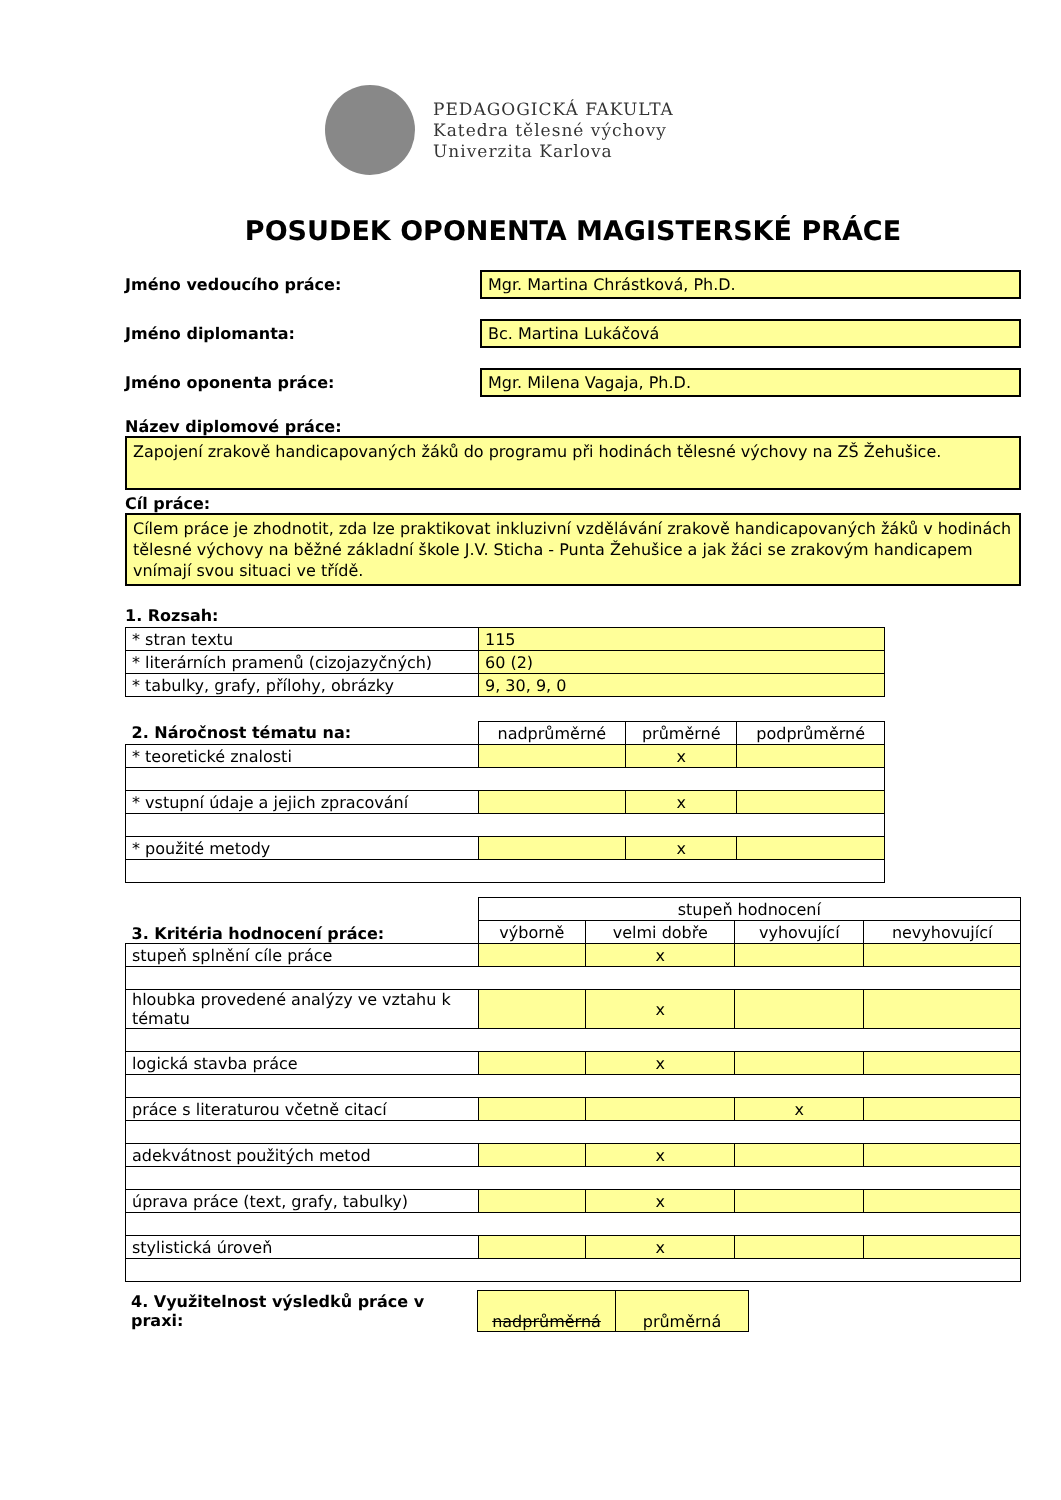PEDAGOGICKÁ FAKULTA
Katedra tělesné výchovy
Univerzita Karlova
POSUDEK OPONENTA MAGISTERSKÉ PRÁCE
Jméno vedoucího práce:
Mgr. Martina Chrástková, Ph.D.
Jméno diplomanta:
Bc. Martina Lukáčová
Jméno oponenta práce:
Mgr. Milena Vagaja, Ph.D.
Název diplomové práce:
Zapojení zrakově handicapovaných žáků do programu při hodinách tělesné výchovy na ZŠ Žehušice.
Cíl práce:
Cílem práce je zhodnotit, zda lze praktikovat inkluzivní vzdělávání zrakově handicapovaných žáků v hodinách tělesné výchovy na běžné základní škole J.V. Sticha - Punta Žehušice a jak žáci se zrakovým handicapem vnímají svou situaci ve třídě.
1. Rozsah:
| * stran textu | 115 |
| * literárních pramenů (cizojazyčných) | 60 (2) |
| * tabulky, grafy, přílohy, obrázky | 9, 30, 9, 0 |
| 2. Náročnost tématu na: | nadprůměrné | průměrné | podprůměrné |
| * teoretické znalosti | | x | |
| * vstupní údaje a jejich zpracování | | x | |
| * použité metody | | x | |
| 3. Kritéria hodnocení práce: | stupeň hodnocení | | | |
| | výborně | velmi dobře | vyhovující | nevyhovující |
| stupeň splnění cíle práce | | x | | |
| hloubka provedené analýzy ve vztahu k tématu | | x | | |
| logická stavba práce | | x | | |
| práce s literaturou včetně citací | | | x | |
| adekvátnost použitých metod | | x | | |
| úprava práce (text, grafy, tabulky) | | x | | |
| stylistická úroveň | | x | | |
| 4. Využitelnost výsledků práce v praxi: | nadprůměrná | průměrná |